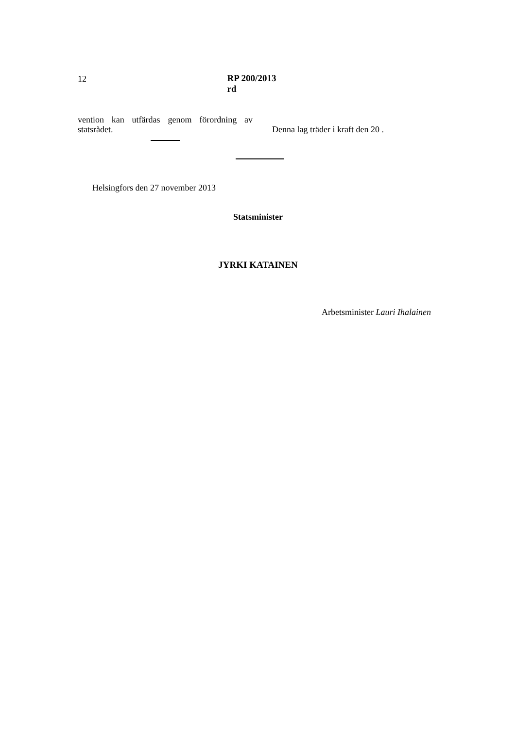12 RP 200/2013 rd
vention kan utfärdas genom förordning av statsrådet.
Denna lag träder i kraft den 20 .
Helsingfors den 27 november 2013
Statsminister
JYRKI KATAINEN
Arbetsminister Lauri Ihalainen